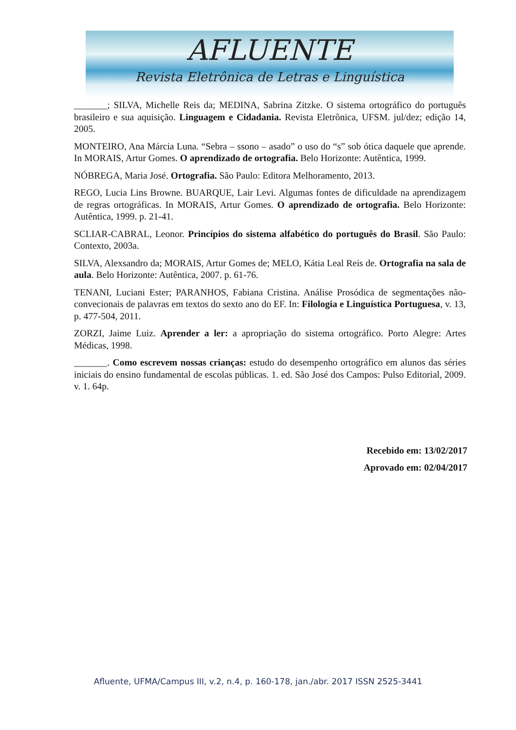AFLUENTE
Revista Eletrônica de Letras e Linguística
_______; SILVA, Michelle Reis da; MEDINA, Sabrina Zitzke. O sistema ortográfico do português brasileiro e sua aquisição. Linguagem e Cidadania. Revista Eletrônica, UFSM. jul/dez; edição 14, 2005.
MONTEIRO, Ana Márcia Luna. “Sebra – ssono – asado” o uso do “s” sob ótica daquele que aprende. In MORAIS, Artur Gomes. O aprendizado de ortografia. Belo Horizonte: Autêntica, 1999.
NÓBREGA, Maria José. Ortografia. São Paulo: Editora Melhoramento, 2013.
REGO, Lucia Lins Browne. BUARQUE, Lair Levi. Algumas fontes de dificuldade na aprendizagem de regras ortográficas. In MORAIS, Artur Gomes. O aprendizado de ortografia. Belo Horizonte: Autêntica, 1999. p. 21-41.
SCLIAR-CABRAL, Leonor. Princípios do sistema alfabético do português do Brasil. São Paulo: Contexto, 2003a.
SILVA, Alexsandro da; MORAIS, Artur Gomes de; MELO, Kátia Leal Reis de. Ortografia na sala de aula. Belo Horizonte: Autêntica, 2007. p. 61-76.
TENANI, Luciani Ester; PARANHOS, Fabiana Cristina. Análise Prosódica de segmentações não-convecionais de palavras em textos do sexto ano do EF. In: Filologia e Linguística Portuguesa, v. 13, p. 477-504, 2011.
ZORZI, Jaime Luiz. Aprender a ler: a apropriação do sistema ortográfico. Porto Alegre: Artes Médicas, 1998.
_______. Como escrevem nossas crianças: estudo do desempenho ortográfico em alunos das séries iniciais do ensino fundamental de escolas públicas. 1. ed. São José dos Campos: Pulso Editorial, 2009. v. 1. 64p.
Recebido em: 13/02/2017
Aprovado em: 02/04/2017
Afluente, UFMA/Campus III, v.2, n.4, p. 160-178, jan./abr. 2017 ISSN 2525-3441